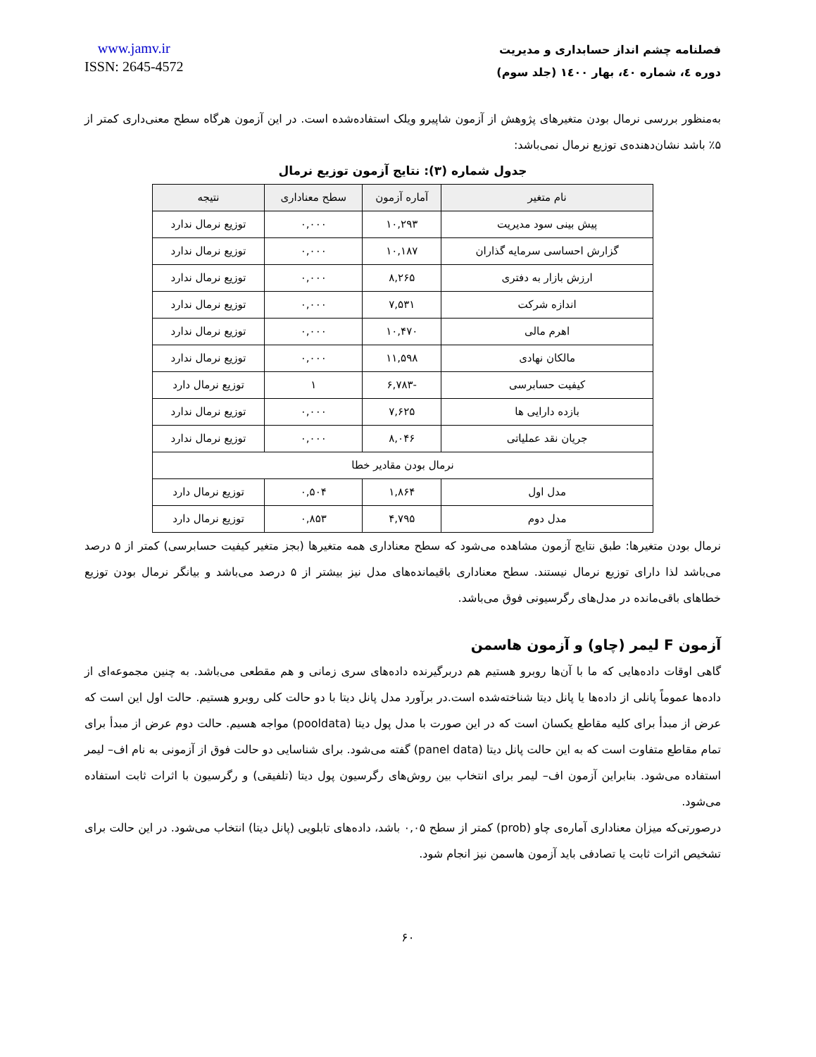www.jamv.ir
ISSN: 2645-4572
فصلنامه چشم انداز حسابداری و مدیریت
دوره ٤، شماره ٤٠، بهار ١٤٠٠ (جلد سوم)
به‌منظور بررسی نرمال بودن متغیرهای پژوهش از آزمون شاپیرو ویلک استفاده‌شده است. در این آزمون هرگاه سطح معنی‌داری کمتر از ۵٪ باشد نشان‌دهنده‌ی توزیع نرمال نمی‌باشد:
جدول شماره (۳): نتایج آزمون توزیع نرمال
| نام متغیر | آماره آزمون | سطح معناداری | نتیجه |
| --- | --- | --- | --- |
| پیش بینی سود مدیریت | ۱۰,۲۹۳ | ۰,۰۰۰ | توزیع نرمال ندارد |
| گزارش احساسی سرمایه گذاران | ۱۰,۱۸۷ | ۰,۰۰۰ | توزیع نرمال ندارد |
| ارزش بازار به دفتری | ۸,۲۶۵ | ۰,۰۰۰ | توزیع نرمال ندارد |
| اندازه شرکت | ۷,۵۳۱ | ۰,۰۰۰ | توزیع نرمال ندارد |
| اهرم مالی | ۱۰,۴۷۰ | ۰,۰۰۰ | توزیع نرمال ندارد |
| مالکان نهادی | ۱۱,۵۹۸ | ۰,۰۰۰ | توزیع نرمال ندارد |
| کیفیت حسابرسی | -۶,۷۸۳ | ۱ | توزیع نرمال دارد |
| بازده دارایی ها | ۷,۶۲۵ | ۰,۰۰۰ | توزیع نرمال ندارد |
| جریان نقد عملیاتی | ۸,۰۴۶ | ۰,۰۰۰ | توزیع نرمال ندارد |
| نرمال بودن مقادیر خطا | | | |
| مدل اول | ۱,۸۶۴ | ۰,۵۰۴ | توزیع نرمال دارد |
| مدل دوم | ۴,۷۹۵ | ۰,۸۵۳ | توزیع نرمال دارد |
نرمال بودن متغیرها: طبق نتایج آزمون مشاهده می‌شود که سطح معناداری همه متغیرها (بجز متغیر کیفیت حسابرسی) کمتر از ۵ درصد می‌باشد لذا دارای توزیع نرمال نیستند. سطح معناداری باقیمانده‌های مدل نیز بیشتر از ۵ درصد می‌باشد و بیانگر نرمال بودن توزیع خطاهای باقی‌مانده در مدل‌های رگرسیونی فوق می‌باشد.
آزمون F لیمر (چاو) و آزمون هاسمن
گاهی اوقات داده‌هایی که ما با آن‌ها روبرو هستیم هم دربرگیرنده داده‌های سری زمانی و هم مقطعی می‌باشد. به چنین مجموعه‌ای از داده‌ها عموماً پانلی از داده‌ها یا پانل دیتا شناخته‌شده است.در برآورد مدل پانل دیتا با دو حالت کلی روبرو هستیم. حالت اول این است که عرض از مبدأ برای کلیه مقاطع یکسان است که در این صورت با مدل پول دیتا (pooldata) مواجه هسیم. حالت دوم عرض از مبدأ برای تمام مقاطع متفاوت است که به این حالت پانل دیتا (panel data) گفته می‌شود. برای شناسایی دو حالت فوق از آزمونی به نام اف– لیمر استفاده می‌شود. بنابراین آزمون اف– لیمر برای انتخاب بین روش‌های رگرسیون پول دیتا (تلفیقی) و رگرسیون با اثرات ثابت استفاده می‌شود.
درصورتی‌که میزان معناداری آماره‌ی چاو (prob) کمتر از سطح ۰,۰۵ باشد، داده‌های تابلویی (پانل دیتا) انتخاب می‌شود. در این حالت برای تشخیص اثرات ثابت یا تصادفی باید آزمون هاسمن نیز انجام شود.
۶۰